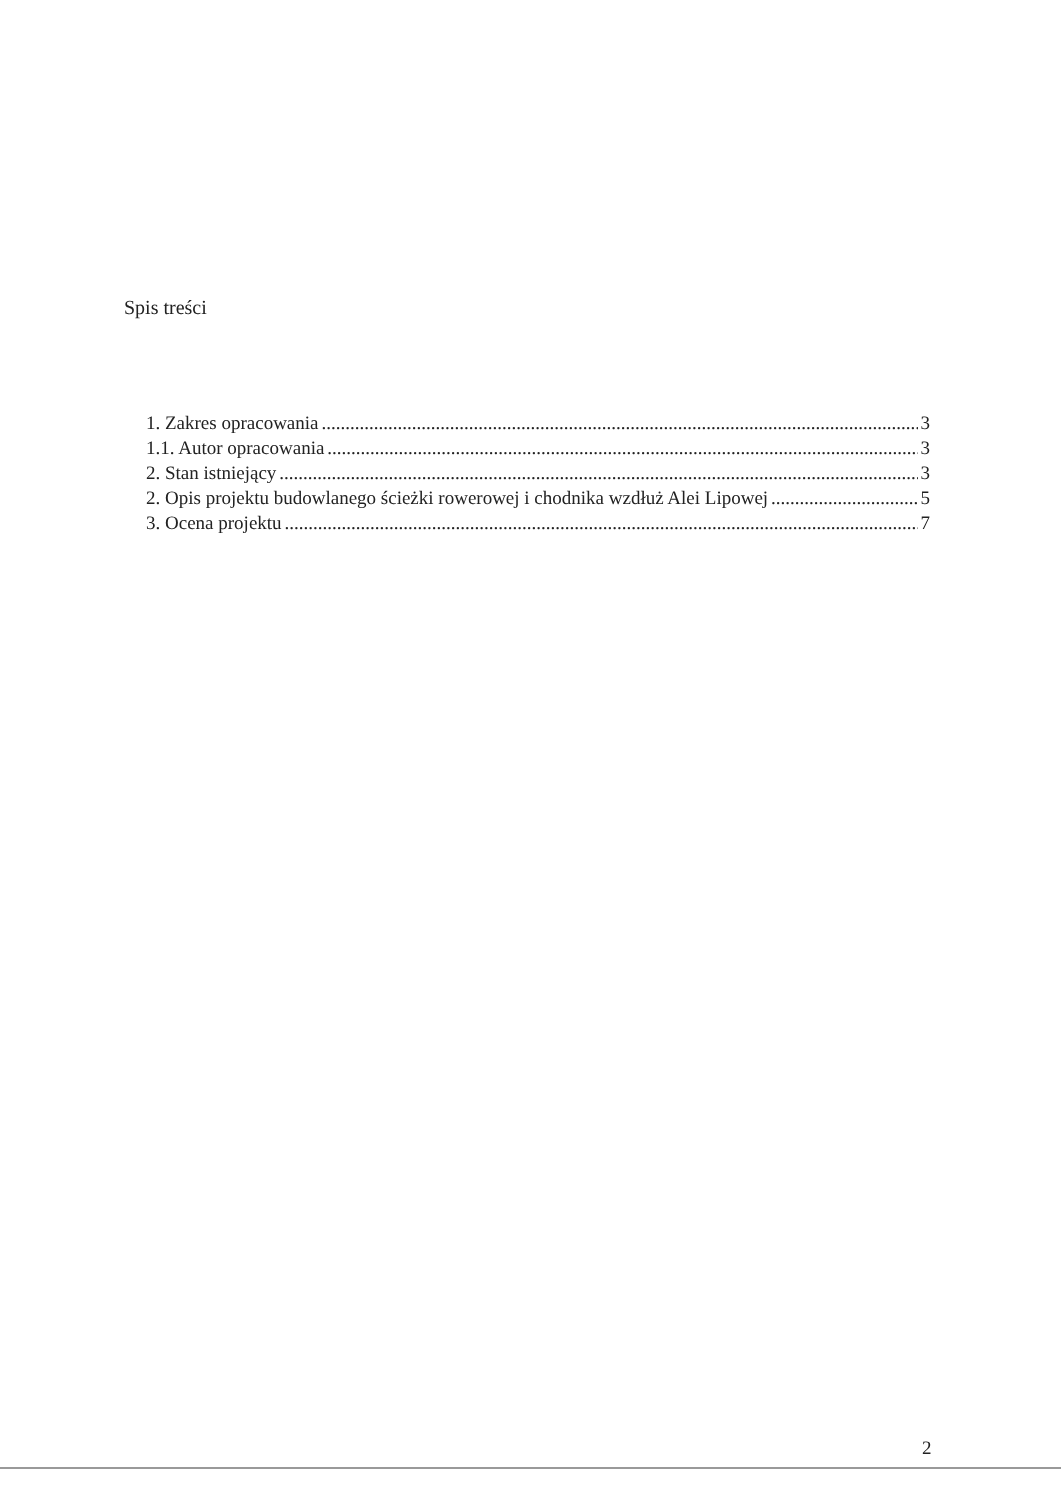Spis treści
1. Zakres opracowania 3
1.1. Autor opracowania 3
2. Stan istniejący 3
2. Opis projektu budowlanego ścieżki rowerowej i chodnika wzdłuż Alei Lipowej 5
3. Ocena projektu 7
2